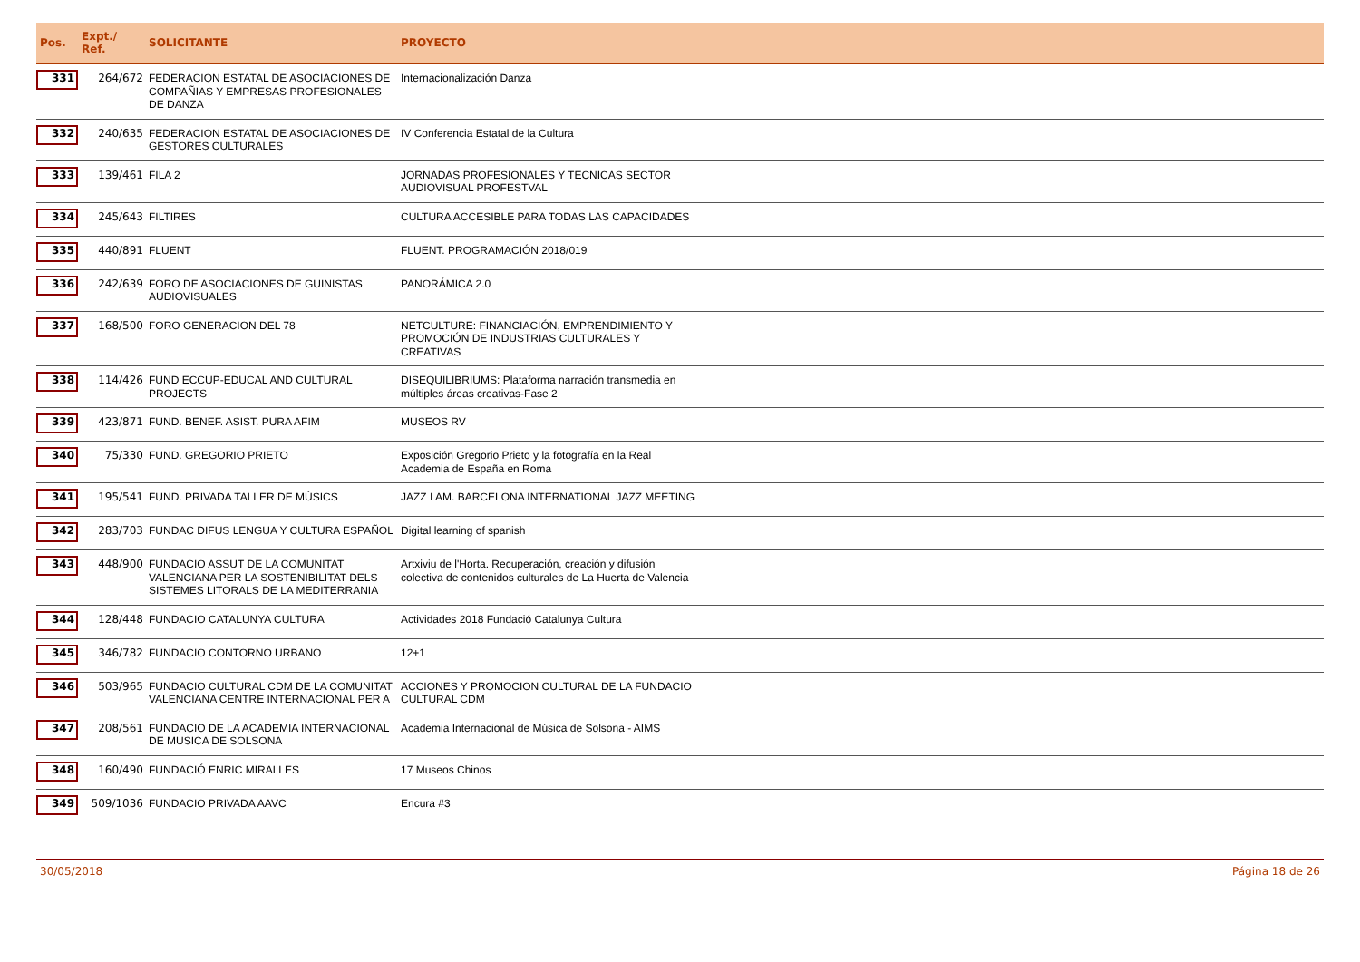| Pos. | Expt./ Ref. | SOLICITANTE | PROYECTO | |
| --- | --- | --- | --- | --- |
| 331 | 264/672 | FEDERACION ESTATAL DE ASOCIACIONES DE COMPAÑIAS Y EMPRESAS PROFESIONALES DE DANZA | Internacionalización Danza | |
| 332 | 240/635 | FEDERACION ESTATAL DE ASOCIACIONES DE GESTORES CULTURALES | IV Conferencia Estatal de la Cultura | |
| 333 | 139/461 | FILA 2 | JORNADAS PROFESIONALES Y TECNICAS SECTOR AUDIOVISUAL PROFESTVAL | |
| 334 | 245/643 | FILTIRES | CULTURA ACCESIBLE PARA TODAS LAS CAPACIDADES | |
| 335 | 440/891 | FLUENT | FLUENT. PROGRAMACIÓN 2018/019 | |
| 336 | 242/639 | FORO DE ASOCIACIONES DE GUINISTAS AUDIOVISUALES | PANORÁMICA 2.0 | |
| 337 | 168/500 | FORO GENERACION DEL 78 | NETCULTURE: FINANCIACIÓN, EMPRENDIMIENTO Y PROMOCIÓN DE INDUSTRIAS CULTURALES Y CREATIVAS | |
| 338 | 114/426 | FUND ECCUP-EDUCAL AND CULTURAL PROJECTS | DISEQUILIBRIUMS: Plataforma narración transmedia en múltiples áreas creativas-Fase 2 | |
| 339 | 423/871 | FUND. BENEF. ASIST. PURA AFIM | MUSEOS RV | |
| 340 | 75/330 | FUND. GREGORIO PRIETO | Exposición Gregorio Prieto y la fotografía en la Real Academia de España en Roma | |
| 341 | 195/541 | FUND. PRIVADA TALLER DE MÚSICS | JAZZ I AM. BARCELONA INTERNATIONAL JAZZ MEETING | |
| 342 | 283/703 | FUNDAC DIFUS LENGUA Y CULTURA ESPAÑOL | Digital learning of spanish | |
| 343 | 448/900 | FUNDACIO ASSUT DE LA COMUNITAT VALENCIANA PER LA SOSTENIBILITAT DELS SISTEMES LITORALS DE LA MEDITERRANIA | Artxiviu de l'Horta. Recuperación, creación y difusión colectiva de contenidos culturales de La Huerta de Valencia | |
| 344 | 128/448 | FUNDACIO CATALUNYA CULTURA | Actividades 2018 Fundació Catalunya Cultura | |
| 345 | 346/782 | FUNDACIO CONTORNO URBANO | 12+1 | |
| 346 | 503/965 | FUNDACIO CULTURAL CDM DE LA COMUNITAT VALENCIANA CENTRE INTERNACIONAL PER A | ACCIONES Y PROMOCION CULTURAL DE LA FUNDACIO CULTURAL CDM | |
| 347 | 208/561 | FUNDACIO DE LA ACADEMIA INTERNACIONAL DE MUSICA DE SOLSONA | Academia Internacional de Música de Solsona - AIMS | |
| 348 | 160/490 | FUNDACIÓ ENRIC MIRALLES | 17 Museos Chinos | |
| 349 | 509/1036 | FUNDACIO PRIVADA AAVC | Encura #3 | |
30/05/2018 Página 18 de 26